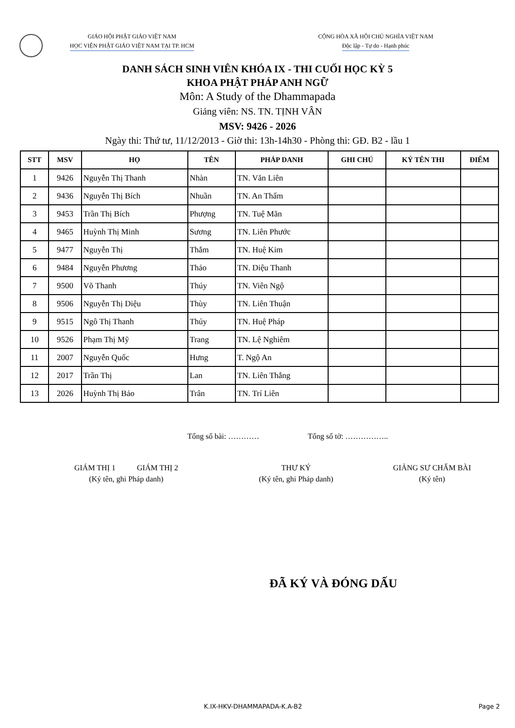GIÁO HỘI PHẬT GIÁO VIỆT NAM
HỌC VIỆN PHẬT GIÁO VIỆT NAM TẠI TP. HCM
CỘNG HÒA XÃ HỘI CHỦ NGHĨA VIỆT NAM
Độc lập - Tự do - Hạnh phúc
DANH SÁCH SINH VIÊN KHÓA IX - THI CUỐI HỌC KỲ 5
KHOA PHẬT PHÁP ANH NGỮ
Môn: A Study of the Dhammapada
Giảng viên: NS. TN. TỊNH VÂN
MSV: 9426 - 2026
Ngày thi: Thứ tư, 11/12/2013 - Giờ thi: 13h-14h30 - Phòng thi: GĐ. B2 - lầu 1
| STT | MSV | HỌ | TÊN | PHÁP DANH | GHI CHÚ | KÝ TÊN THI | ĐIỂM |
| --- | --- | --- | --- | --- | --- | --- | --- |
| 1 | 9426 | Nguyễn Thị Thanh | Nhàn | TN. Văn Liên | | | |
| 2 | 9436 | Nguyễn Thị Bích | Nhuần | TN. An Thấm | | | |
| 3 | 9453 | Trần Thị Bích | Phượng | TN. Tuệ Mãn | | | |
| 4 | 9465 | Huỳnh Thị Minh | Sương | TN. Liên Phước | | | |
| 5 | 9477 | Nguyễn Thị | Thắm | TN. Huệ Kim | | | |
| 6 | 9484 | Nguyễn Phương | Thảo | TN. Diệu Thanh | | | |
| 7 | 9500 | Võ Thanh | Thúy | TN. Viên Ngộ | | | |
| 8 | 9506 | Nguyễn Thị Diệu | Thùy | TN. Liên Thuận | | | |
| 9 | 9515 | Ngô Thị Thanh | Thủy | TN. Huệ Pháp | | | |
| 10 | 9526 | Phạm Thị Mỹ | Trang | TN. Lệ Nghiêm | | | |
| 11 | 2007 | Nguyễn Quốc | Hưng | T. Ngộ An | | | |
| 12 | 2017 | Trần Thị | Lan | TN. Liên Thắng | | | |
| 13 | 2026 | Huỳnh Thị Bảo | Trân | TN. Trí Liên | | | |
Tổng số bài: ………… Tổng số tờ: ……………..
GIÁM THỊ 1 GIÁM THỊ 2
(Ký tên, ghi Pháp danh)
THƯ KÝ
(Ký tên, ghi Pháp danh)
GIẢNG SƯ CHẤM BÀI
(Ký tên)
ĐÃ KÝ VÀ ĐÓNG DẤU
K.IX-HKV-DHAMMAPADA-K.A-B2 Page 2